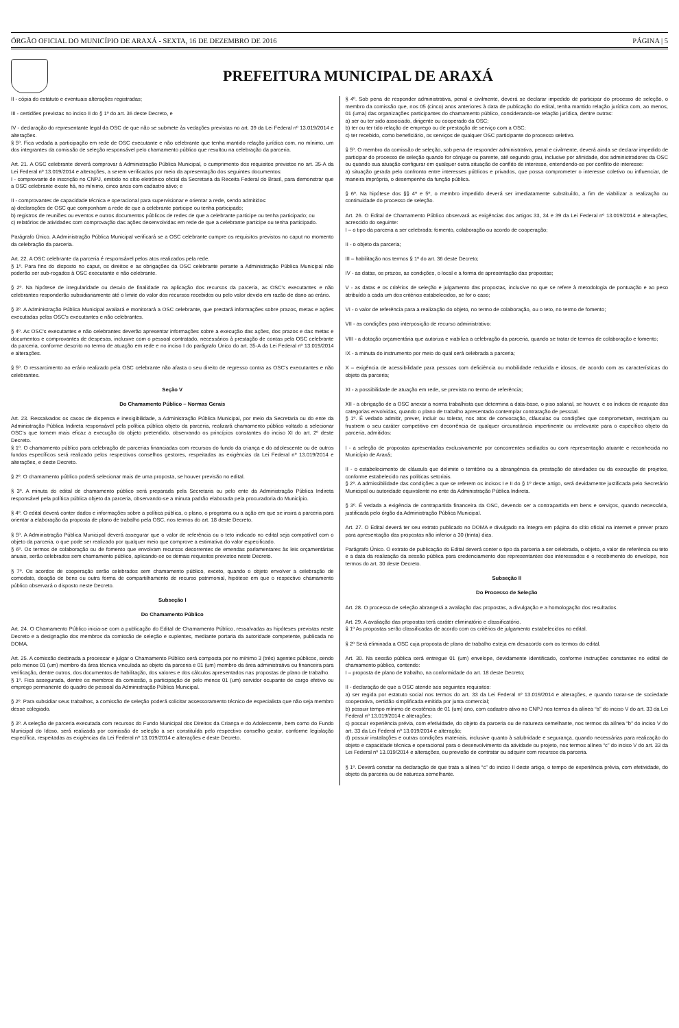ÓRGÃO OFICIAL DO MUNICÍPIO DE ARAXÁ - SEXTA, 16 DE DEZEMBRO DE 2016 PÁGINA | 5
PREFEITURA MUNICIPAL DE ARAXÁ
II - cópia do estatuto e eventuais alterações registradas;
III - certidões previstas no inciso II do § 1º do art. 36 deste Decreto, e
IV - declaração do representante legal da OSC de que não se submete às vedações previstas no art. 39 da Lei Federal nº 13.019/2014 e alterações.
§ 5º. Fica vedada a participação em rede de OSC executante e não celebrante que tenha mantido relação jurídica com, no mínimo, um dos integrantes da comissão de seleção responsável pelo chamamento público que resultou na celebração da parceria.
Art. 21. A OSC celebrante deverá comprovar à Administração Pública Municipal, o cumprimento dos requisitos previstos no art. 35-A da Lei Federal nº 13.019/2014 e alterações, a serem verificados por meio da apresentação dos seguintes documentos:
I - comprovante de inscrição no CNPJ, emitido no sítio eletrônico oficial da Secretaria da Receita Federal do Brasil, para demonstrar que a OSC celebrante existe há, no mínimo, cinco anos com cadastro ativo; e
II - comprovantes de capacidade técnica e operacional para supervisionar e orientar a rede, sendo admitidos:
a) declarações de OSC que componham a rede de que a celebrante participe ou tenha participado;
b) registros de reuniões ou eventos e outros documentos públicos de redes de que a celebrante participe ou tenha participado; ou
c) relatórios de atividades com comprovação das ações desenvolvidas em rede de que a celebrante participe ou tenha participado.
Parágrafo Único. A Administração Pública Municipal verificará se a OSC celebrante cumpre os requisitos previstos no caput no momento da celebração da parceria.
Art. 22. A OSC celebrante da parceria é responsável pelos atos realizados pela rede.
§ 1º. Para fins do disposto no caput, os direitos e as obrigações da OSC celebrante perante a Administração Pública Municipal não poderão ser sub-rogados à OSC executante e não celebrante.
§ 2º. Na hipótese de irregularidade ou desvio de finalidade na aplicação dos recursos da parceria, as OSC's executantes e não celebrantes responderão subsidiariamente até o limite do valor dos recursos recebidos ou pelo valor devido em razão de dano ao erário.
§ 3º. A Administração Pública Municipal avaliará e monitorará a OSC celebrante, que prestará informações sobre prazos, metas e ações executadas pelas OSC's executantes e não celebrantes.
§ 4º. As OSC's executantes e não celebrantes deverão apresentar informações sobre a execução das ações, dos prazos e das metas e documentos e comprovantes de despesas, inclusive com o pessoal contratado, necessários à prestação de contas pela OSC celebrante da parceria, conforme descrito no termo de atuação em rede e no inciso I do parágrafo Único do art. 35-A da Lei Federal nº 13.019/2014 e alterações.
§ 5º. O ressarcimento ao erário realizado pela OSC celebrante não afasta o seu direito de regresso contra as OSC's executantes e não celebrantes.
Seção V
Do Chamamento Público – Normas Gerais
Art. 23. Ressalvados os casos de dispensa e inexigibilidade, a Administração Pública Municipal, por meio da Secretaria ou do ente da Administração Pública Indireta responsável pela política pública objeto da parceria, realizará chamamento público voltado a selecionar OSC's que tornem mais eficaz a execução do objeto pretendido, observando os princípios constantes do inciso XI do art. 2º deste Decreto.
§ 1º. O chamamento público para celebração de parcerias financiadas com recursos do fundo da criança e do adolescente ou de outros fundos específicos será realizado pelos respectivos conselhos gestores, respeitadas as exigências da Lei Federal nº 13.019/2014 e alterações, e deste Decreto.
§ 2º. O chamamento público poderá selecionar mais de uma proposta, se houver previsão no edital.
§ 3º. A minuta do edital de chamamento público será preparada pela Secretaria ou pelo ente da Administração Pública Indireta responsável pela política pública objeto da parceria, observando-se a minuta padrão elaborada pela procuradoria do Município.
§ 4º. O edital deverá conter dados e informações sobre a política pública, o plano, o programa ou a ação em que se insira a parceria para orientar a elaboração da proposta de plano de trabalho pela OSC, nos termos do art. 18 deste Decreto.
§ 5º. A Administração Pública Municipal deverá assegurar que o valor de referência ou o teto indicado no edital seja compatível com o objeto da parceria, o que pode ser realizado por qualquer meio que comprove a estimativa do valor especificado.
§ 6º. Os termos de colaboração ou de fomento que envolvam recursos decorrentes de emendas parlamentares às leis orçamentárias anuais, serão celebrados sem chamamento público, aplicando-se os demais requisitos previstos neste Decreto.
§ 7º. Os acordos de cooperação serão celebrados sem chamamento público, exceto, quando o objeto envolver a celebração de comodato, doação de bens ou outra forma de compartilhamento de recurso patrimonial, hipótese em que o respectivo chamamento público observará o disposto neste Decreto.
Subseção I
Do Chamamento Público
Art. 24. O Chamamento Público inicia-se com a publicação do Edital de Chamamento Público, ressalvadas as hipóteses previstas neste Decreto e a designação dos membros da comissão de seleção e suplentes, mediante portaria da autoridade competente, publicada no DOMA.
Art. 25. A comissão destinada a processar e julgar o Chamamento Público será composta por no mínimo 3 (três) agentes públicos, sendo pelo menos 01 (um) membro da área técnica vinculada ao objeto da parceria e 01 (um) membro da área administrativa ou financeira para verificação, dentre outros, dos documentos de habilitação, dos valores e dos cálculos apresentados nas propostas de plano de trabalho.
§ 1º. Fica assegurada, dentre os membros da comissão, a participação de pelo menos 01 (um) servidor ocupante de cargo efetivo ou emprego permanente do quadro de pessoal da Administração Pública Municipal.
§ 2º. Para subsidiar seus trabalhos, a comissão de seleção poderá solicitar assessoramento técnico de especialista que não seja membro desse colegiado.
§ 3º. A seleção de parceria executada com recursos do Fundo Municipal dos Direitos da Criança e do Adolescente, bem como do Fundo Municipal do Idoso, será realizada por comissão de seleção a ser constituída pelo respectivo conselho gestor, conforme legislação específica, respeitadas as exigências da Lei Federal nº 13.019/2014 e alterações e deste Decreto.
§ 4º. Sob pena de responder administrativa, penal e civilmente, deverá se declarar impedido de participar do processo de seleção, o membro da comissão que, nos 05 (cinco) anos anteriores à data de publicação do edital, tenha mantido relação jurídica com, ao menos, 01 (uma) das organizações participantes do chamamento público, considerando-se relação jurídica, dentre outras:
a) ser ou ter sido associado, dirigente ou cooperado da OSC;
b) ter ou ter tido relação de emprego ou de prestação de serviço com a OSC;
c) ter recebido, como beneficiário, os serviços de qualquer OSC participante do processo seletivo.
§ 5º. O membro da comissão de seleção, sob pena de responder administrativa, penal e civilmente, deverá ainda se declarar impedido de participar do processo de seleção quando for cônjuge ou parente, até segundo grau, inclusive por afinidade, dos administradores da OSC ou quando sua atuação configurar em qualquer outra situação de conflito de interesse, entendendo-se por conflito de interesse:
a) situação gerada pelo confronto entre interesses públicos e privados, que possa comprometer o interesse coletivo ou influenciar, de maneira imprópria, o desempenho da função pública.
§ 6º. Na hipótese dos §§ 4º e 5º, o membro impedido deverá ser imediatamente substituído, a fim de viabilizar a realização ou continuidade do processo de seleção.
Art. 26. O Edital de Chamamento Público observará as exigências dos artigos 33, 34 e 39 da Lei Federal nº 13.019/2014 e alterações, acrescido do seguinte:
I – o tipo da parceria a ser celebrada: fomento, colaboração ou acordo de cooperação;
II - o objeto da parceria;
III – habilitação nos termos § 1º do art. 36 deste Decreto;
IV - as datas, os prazos, as condições, o local e a forma de apresentação das propostas;
V - as datas e os critérios de seleção e julgamento das propostas, inclusive no que se refere à metodologia de pontuação e ao peso atribuído a cada um dos critérios estabelecidos, se for o caso;
VI - o valor de referência para a realização do objeto, no termo de colaboração, ou o teto, no termo de fomento;
VII - as condições para interposição de recurso administrativo;
VIII - a dotação orçamentária que autoriza e viabiliza a celebração da parceria, quando se tratar de termos de colaboração e fomento;
IX - a minuta do instrumento por meio do qual será celebrada a parceria;
X – exigência de acessibilidade para pessoas com deficiência ou mobilidade reduzida e idosos, de acordo com as características do objeto da parceria;
XI - a possibilidade de atuação em rede, se prevista no termo de referência;
XII - a obrigação de a OSC anexar a norma trabalhista que determina a data-base, o piso salarial, se houver, e os índices de reajuste das categorias envolvidas, quando o plano de trabalho apresentado contemplar contratação de pessoal.
§ 1º. É vedado admitir, prever, incluir ou tolerar, nos atos de convocação, cláusulas ou condições que comprometam, restrinjam ou frustrem o seu caráter competitivo em decorrência de qualquer circunstância impertinente ou irrelevante para o específico objeto da parceria, admitidos:
I - a seleção de propostas apresentadas exclusivamente por concorrentes sediados ou com representação atuante e reconhecida no Município de Araxá;
II - o estabelecimento de cláusula que delimite o território ou a abrangência da prestação de atividades ou da execução de projetos, conforme estabelecido nas políticas setoriais.
§ 2º. A admissibilidade das condições a que se referem os incisos I e II do § 1º deste artigo, será devidamente justificada pelo Secretário Municipal ou autoridade equivalente no ente da Administração Pública Indireta.
§ 3º. É vedada a exigência de contrapartida financeira da OSC, devendo ser a contrapartida em bens e serviços, quando necessária, justificada pelo órgão da Administração Pública Municipal.
Art. 27. O Edital deverá ter seu extrato publicado no DOMA e divulgado na íntegra em página do sítio oficial na internet e prever prazo para apresentação das propostas não inferior a 30 (trinta) dias.
Parágrafo Único. O extrato de publicação do Edital deverá conter o tipo da parceria a ser celebrada, o objeto, o valor de referência ou teto e a data da realização da sessão pública para credenciamento dos representantes dos interessados e o recebimento do envelope, nos termos do art. 30 deste Decreto.
Subseção II
Do Processo de Seleção
Art. 28. O processo de seleção abrangerá a avaliação das propostas, a divulgação e a homologação dos resultados.
Art. 29. A avaliação das propostas terá caráter eliminatório e classificatório.
§ 1º As propostas serão classificadas de acordo com os critérios de julgamento estabelecidos no edital.
§ 2º Será eliminada a OSC cuja proposta de plano de trabalho esteja em desacordo com os termos do edital.
Art. 30. Na sessão pública será entregue 01 (um) envelope, devidamente identificado, conforme instruções constantes no edital de chamamento público, contendo:
I – proposta de plano de trabalho, na conformidade do art. 18 deste Decreto;
II - declaração de que a OSC atende aos seguintes requisitos:
a) ser regida por estatuto social nos termos do art. 33 da Lei Federal nº 13.019/2014 e alterações, e quando tratar-se de sociedade cooperativa, certidão simplificada emitida por junta comercial;
b) possuir tempo mínimo de existência de 01 (um) ano, com cadastro ativo no CNPJ nos termos da alínea “a” do inciso V do art. 33 da Lei Federal nº 13.019/2014 e alterações;
c) possuir experiência prévia, com efetividade, do objeto da parceria ou de natureza semelhante, nos termos da alínea “b” do inciso V do art. 33 da Lei Federal nº 13.019/2014 e alteração;
d) possuir instalações e outras condições materiais, inclusive quanto à salubridade e segurança, quando necessárias para realização do objeto e capacidade técnica e operacional para o desenvolvimento da atividade ou projeto, nos termos alínea “c” do inciso V do art. 33 da Lei Federal nº 13.019/2014 e alterações, ou previsão de contratar ou adquirir com recursos da parceria.
§ 1º. Deverá constar na declaração de que trata a alínea “c” do inciso II deste artigo, o tempo de experiência prévia, com efetividade, do objeto da parceria ou de natureza semelhante.